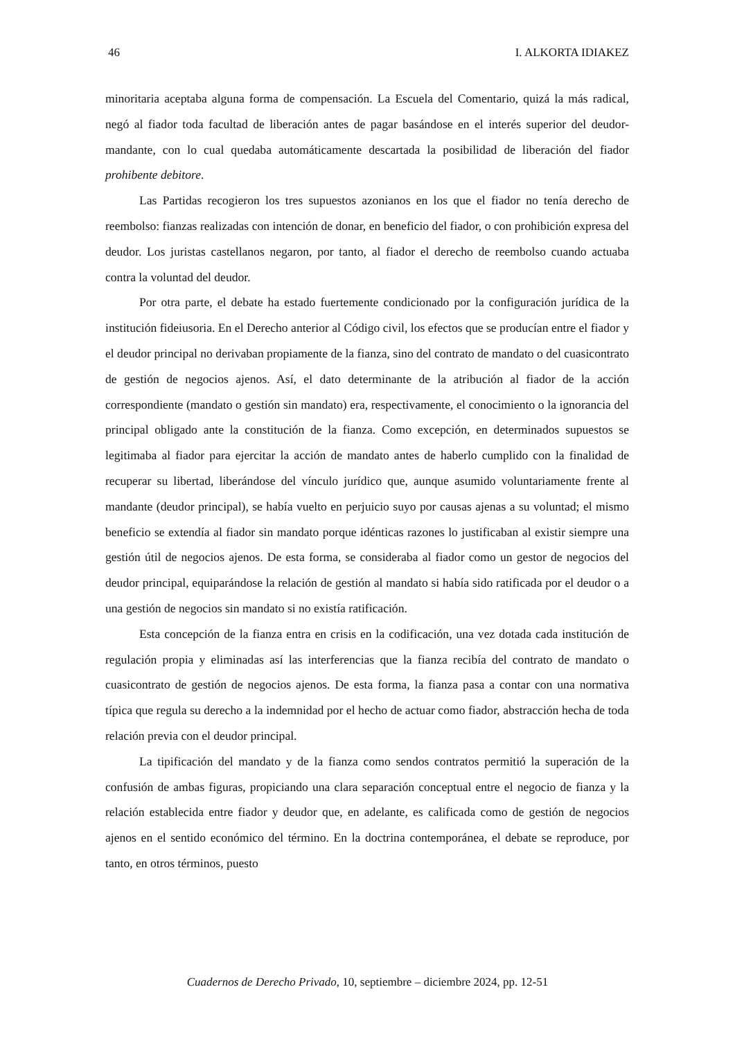46 I. ALKORTA IDIAKEZ
minoritaria aceptaba alguna forma de compensación. La Escuela del Comentario, quizá la más radical, negó al fiador toda facultad de liberación antes de pagar basándose en el interés superior del deudor-mandante, con lo cual quedaba automáticamente descartada la posibilidad de liberación del fiador prohibente debitore.
Las Partidas recogieron los tres supuestos azonianos en los que el fiador no tenía derecho de reembolso: fianzas realizadas con intención de donar, en beneficio del fiador, o con prohibición expresa del deudor. Los juristas castellanos negaron, por tanto, al fiador el derecho de reembolso cuando actuaba contra la voluntad del deudor.
Por otra parte, el debate ha estado fuertemente condicionado por la configuración jurídica de la institución fideiusoria. En el Derecho anterior al Código civil, los efectos que se producían entre el fiador y el deudor principal no derivaban propiamente de la fianza, sino del contrato de mandato o del cuasicontrato de gestión de negocios ajenos. Así, el dato determinante de la atribución al fiador de la acción correspondiente (mandato o gestión sin mandato) era, respectivamente, el conocimiento o la ignorancia del principal obligado ante la constitución de la fianza. Como excepción, en determinados supuestos se legitimaba al fiador para ejercitar la acción de mandato antes de haberlo cumplido con la finalidad de recuperar su libertad, liberándose del vínculo jurídico que, aunque asumido voluntariamente frente al mandante (deudor principal), se había vuelto en perjuicio suyo por causas ajenas a su voluntad; el mismo beneficio se extendía al fiador sin mandato porque idénticas razones lo justificaban al existir siempre una gestión útil de negocios ajenos. De esta forma, se consideraba al fiador como un gestor de negocios del deudor principal, equiparándose la relación de gestión al mandato si había sido ratificada por el deudor o a una gestión de negocios sin mandato si no existía ratificación.
Esta concepción de la fianza entra en crisis en la codificación, una vez dotada cada institución de regulación propia y eliminadas así las interferencias que la fianza recibía del contrato de mandato o cuasicontrato de gestión de negocios ajenos. De esta forma, la fianza pasa a contar con una normativa típica que regula su derecho a la indemnidad por el hecho de actuar como fiador, abstracción hecha de toda relación previa con el deudor principal.
La tipificación del mandato y de la fianza como sendos contratos permitió la superación de la confusión de ambas figuras, propiciando una clara separación conceptual entre el negocio de fianza y la relación establecida entre fiador y deudor que, en adelante, es calificada como de gestión de negocios ajenos en el sentido económico del término. En la doctrina contemporánea, el debate se reproduce, por tanto, en otros términos, puesto
Cuadernos de Derecho Privado, 10, septiembre – diciembre 2024, pp. 12-51